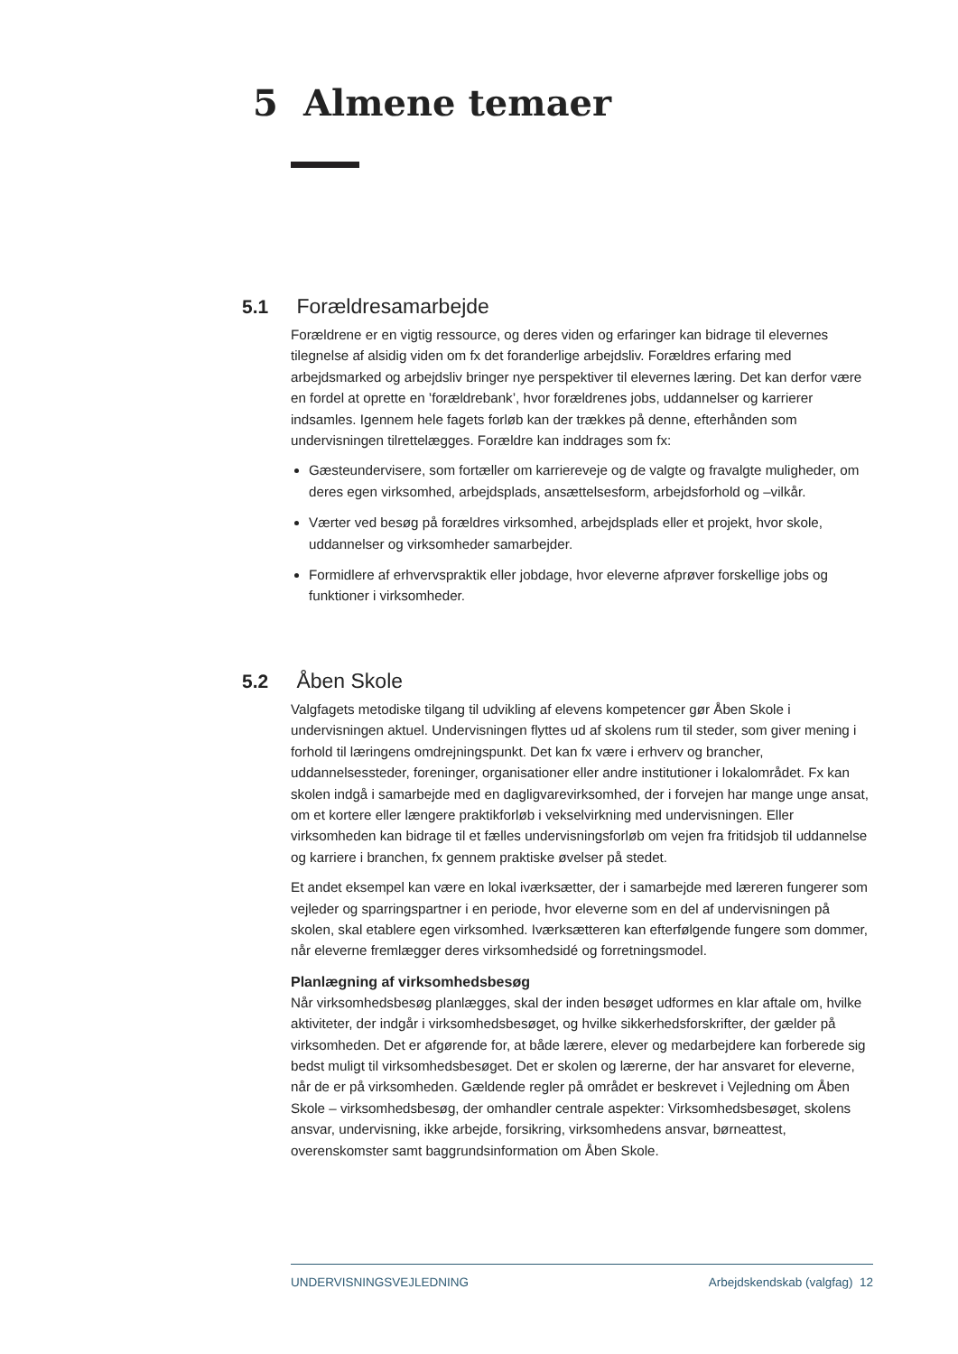5 Almene temaer
5.1 Forældresamarbejde
Forældrene er en vigtig ressource, og deres viden og erfaringer kan bidrage til elevernes tilegnelse af alsidig viden om fx det foranderlige arbejdsliv. Forældres erfaring med arbejdsmarked og arbejdsliv bringer nye perspektiver til elevernes læring. Det kan derfor være en fordel at oprette en ’forældrebank’, hvor forældrenes jobs, uddannelser og karrierer indsamles. Igennem hele fagets forløb kan der trækkes på denne, efterhånden som undervisningen tilrettelægges. Forældre kan inddrages som fx:
Gæsteundervisere, som fortæller om karriereveje og de valgte og fravalgte muligheder, om deres egen virksomhed, arbejdsplads, ansættelsesform, arbejdsforhold og –vilkår.
Værter ved besøg på forældres virksomhed, arbejdsplads eller et projekt, hvor skole, uddannelser og virksomheder samarbejder.
Formidlere af erhvervspraktik eller jobdage, hvor eleverne afprøver forskellige jobs og funktioner i virksomheder.
5.2 Åben Skole
Valgfagets metodiske tilgang til udvikling af elevens kompetencer gør Åben Skole i undervisningen aktuel. Undervisningen flyttes ud af skolens rum til steder, som giver mening i forhold til læringens omdrejningspunkt. Det kan fx være i erhverv og brancher, uddannelsessteder, foreninger, organisationer eller andre institutioner i lokalområdet. Fx kan skolen indgå i samarbejde med en dagligvarevirksomhed, der i forvejen har mange unge ansat, om et kortere eller længere praktikforløb i vekselvirkning med undervisningen. Eller virksomheden kan bidrage til et fælles undervisningsforløb om vejen fra fritidsjob til uddannelse og karriere i branchen, fx gennem praktiske øvelser på stedet.
Et andet eksempel kan være en lokal iværksætter, der i samarbejde med læreren fungerer som vejleder og sparringspartner i en periode, hvor eleverne som en del af undervisningen på skolen, skal etablere egen virksomhed. Iværksætteren kan efterfølgende fungere som dommer, når eleverne fremlægger deres virksomhedsidé og forretningsmodel.
Planlægning af virksomhedsbesøg
Når virksomhedsbesøg planlægges, skal der inden besøget udformes en klar aftale om, hvilke aktiviteter, der indgår i virksomhedsbesøget, og hvilke sikkerhedsforskrifter, der gælder på virksomheden. Det er afgørende for, at både lærere, elever og medarbejdere kan forberede sig bedst muligt til virksomhedsbesøget. Det er skolen og lærerne, der har ansvaret for eleverne, når de er på virksomheden. Gældende regler på området er beskrevet i Vejledning om Åben Skole – virksomhedsbesøg, der omhandler centrale aspekter: Virksomhedsbesøget, skolens ansvar, undervisning, ikke arbejde, forsikring, virksomhedens ansvar, børneattest, overenskomster samt baggrundsinformation om Åben Skole.
UNDERVISNINGSVEJLEDNING Arbejdskendskab (valgfag) 12